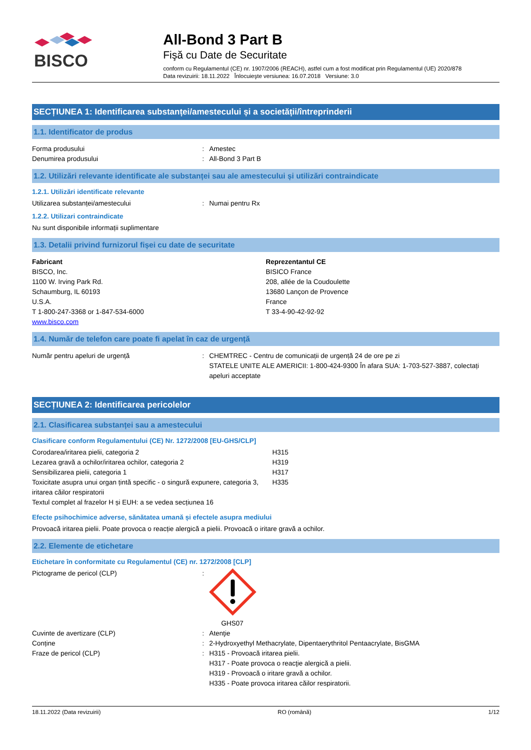BISCO
All-Bond 3 Part B
Fişă cu Date de Securitate
conform cu Regulamentul (CE) nr. 1907/2006 (REACH), astfel cum a fost modificat prin Regulamentul (UE) 2020/878
Data revizuirii: 18.11.2022 Înlocuieşte versiunea: 16.07.2018 Versiune: 3.0
SECȚIUNEA 1: Identificarea substanței/amestecului și a societății/întreprinderii
1.1. Identificator de produs
Forma produsului : Amestec
Denumirea produsului : All-Bond 3 Part B
1.2. Utilizări relevante identificate ale substanței sau ale amestecului și utilizări contraindicate
1.2.1. Utilizări identificate relevante
Utilizarea substanței/amestecului : Numai pentru Rx
1.2.2. Utilizari contraindicate
Nu sunt disponibile informații suplimentare
1.3. Detalii privind furnizorul fișei cu date de securitate
Fabricant
BISCO, Inc.
1100 W. Irving Park Rd.
Schaumburg, IL 60193
U.S.A.
T 1-800-247-3368 or 1-847-534-6000
www.bisco.com
Reprezentantul CE
BISICO France
208, allée de la Coudoulette
13680 Lançon de Provence
France
T 33-4-90-42-92-92
1.4. Număr de telefon care poate fi apelat în caz de urgență
Număr pentru apeluri de urgență : CHEMTREC - Centru de comunicații de urgență 24 de ore pe zi
STATELE UNITE ALE AMERICII: 1-800-424-9300 În afara SUA: 1-703-527-3887, colectați apeluri acceptate
SECȚIUNEA 2: Identificarea pericolelor
2.1. Clasificarea substanței sau a amestecului
Clasificare conform Regulamentului (CE) Nr. 1272/2008 [EU-GHS/CLP]
Corodarea/iritarea pielii, categoria 2 H315
Lezarea gravă a ochilor/iritarea ochilor, categoria 2 H319
Sensibilizarea pielii, categoria 1 H317
Toxicitate asupra unui organ țintă specific - o singură expunere, categoria 3, iritarea căilor respiratorii
H335
Textul complet al frazelor H și EUH: a se vedea secțiunea 16
Efecte psihochimice adverse, sănătatea umană și efectele asupra mediului
Provoacă iritarea pielii. Poate provoca o reacție alergică a pielii. Provoacă o iritare gravă a ochilor.
2.2. Elemente de etichetare
Etichetare în conformitate cu Regulamentul (CE) nr. 1272/2008 [CLP]
Pictograme de pericol (CLP) :
GHS07
Cuvinte de avertizare (CLP) : Atenţie
Conține : 2-Hydroxyethyl Methacrylate, Dipentaerythritol Pentaacrylate, BisGMA
Fraze de pericol (CLP) : H315 - Provoacă iritarea pielii.
H317 - Poate provoca o reacţie alergică a pielii.
H319 - Provoacă o iritare gravă a ochilor.
H335 - Poate provoca iritarea căilor respiratorii.
18.11.2022 (Data revizuirii) RO (română) 1/12